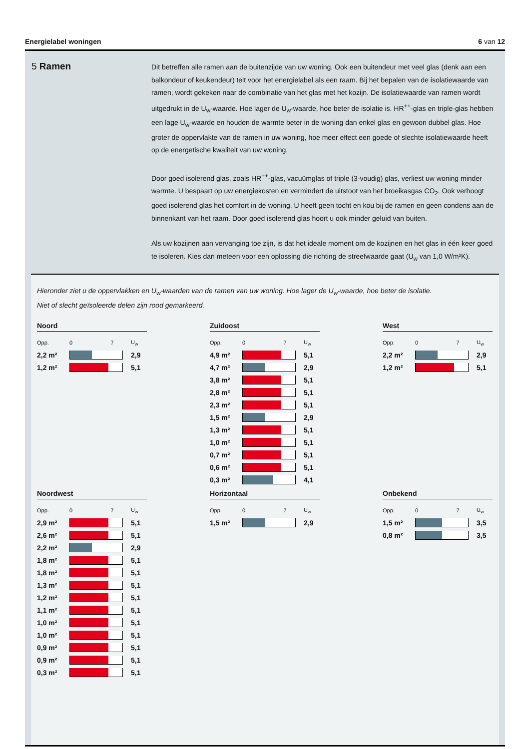Energielabel woningen 6 van 12
5 Ramen
Dit betreffen alle ramen aan de buitenzijde van uw woning. Ook een buitendeur met veel glas (denk aan een balkondeur of keukendeur) telt voor het energielabel als een raam. Bij het bepalen van de isolatiewaarde van ramen, wordt gekeken naar de combinatie van het glas met het kozijn. De isolatiewaarde van ramen wordt uitgedrukt in de U<sub>w</sub>-waarde. Hoe lager de U<sub>w</sub>-waarde, hoe beter de isolatie is. HR<sup>++</sup>-glas en triple-glas hebben een lage U<sub>w</sub>-waarde en houden de warmte beter in de woning dan enkel glas en gewoon dubbel glas. Hoe groter de oppervlakte van de ramen in uw woning, hoe meer effect een goede of slechte isolatiewaarde heeft op de energetische kwaliteit van uw woning.
Door goed isolerend glas, zoals HR<sup>++</sup>-glas, vacuümglas of triple (3-voudig) glas, verliest uw woning minder warmte. U bespaart op uw energiekosten en vermindert de uitstoot van het broeikasgas CO<sub>2</sub>. Ook verhoogt goed isolerend glas het comfort in de woning. U heeft geen tocht en kou bij de ramen en geen condens aan de binnenkant van het raam. Door goed isolerend glas hoort u ook minder geluid van buiten.
Als uw kozijnen aan vervanging toe zijn, is dat het ideale moment om de kozijnen en het glas in één keer goed te isoleren. Kies dan meteen voor een oplossing die richting de streefwaarde gaat (U<sub>w</sub> van 1,0 W/m²K).
Hieronder ziet u de oppervlakken en U<sub>w</sub>-waarden van de ramen van uw woning. Hoe lager de U<sub>w</sub>-waarde, hoe beter de isolatie.
Niet of slecht geïsoleerde delen zijn rood gemarkeerd.
Noord
| Opp. | 0 7 | U<sub>w</sub> |
| --- | --- | --- |
| 2,2 m² | | 2,9 |
| 1,2 m² | | 5,1 |
Zuidoost
| Opp. | 0 7 | U<sub>w</sub> |
| --- | --- | --- |
| 4,9 m² | | 5,1 |
| 4,7 m² | | 2,9 |
| 3,8 m² | | 5,1 |
| 2,8 m² | | 5,1 |
| 2,3 m² | | 5,1 |
| 1,5 m² | | 2,9 |
| 1,3 m² | | 5,1 |
| 1,0 m² | | 5,1 |
| 0,7 m² | | 5,1 |
| 0,6 m² | | 5,1 |
| 0,3 m² | | 4,1 |
West
| Opp. | 0 7 | U<sub>w</sub> |
| --- | --- | --- |
| 2,2 m² | | 2,9 |
| 1,2 m² | | 5,1 |
Noordwest
| Opp. | 0 7 | U<sub>w</sub> |
| --- | --- | --- |
| 2,9 m² | | 5,1 |
| 2,6 m² | | 5,1 |
| 2,2 m² | | 2,9 |
| 1,8 m² | | 5,1 |
| 1,8 m² | | 5,1 |
| 1,3 m² | | 5,1 |
| 1,2 m² | | 5,1 |
| 1,1 m² | | 5,1 |
| 1,0 m² | | 5,1 |
| 1,0 m² | | 5,1 |
| 0,9 m² | | 5,1 |
| 0,9 m² | | 5,1 |
| 0,3 m² | | 5,1 |
Horizontaal
| Opp. | 0 7 | U<sub>w</sub> |
| --- | --- | --- |
| 1,5 m² | | 2,9 |
Onbekend
| Opp. | 0 7 | U<sub>w</sub> |
| --- | --- | --- |
| 1,5 m² | | 3,5 |
| 0,8 m² | | 3,5 |